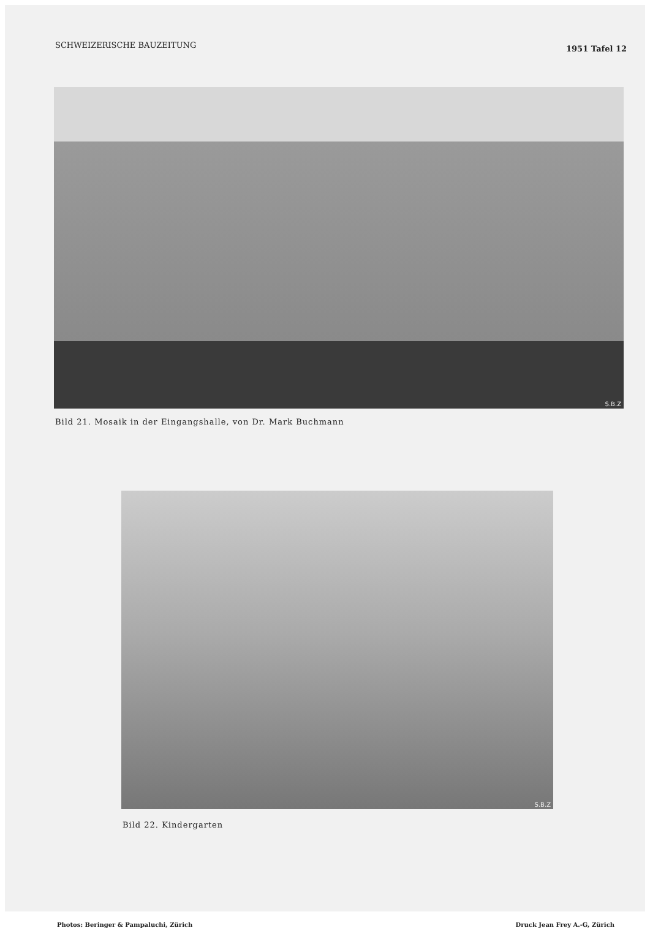SCHWEIZERISCHE BAUZEITUNG 1951 Tafel 12
S.B.Z
Bild 21. Mosaik in der Eingangshalle, von Dr. Mark Buchmann
S.B.Z
Bild 22. Kindergarten
Photos: Beringer & Pampaluchi, Zürich Druck Jean Frey A.-G, Zürich